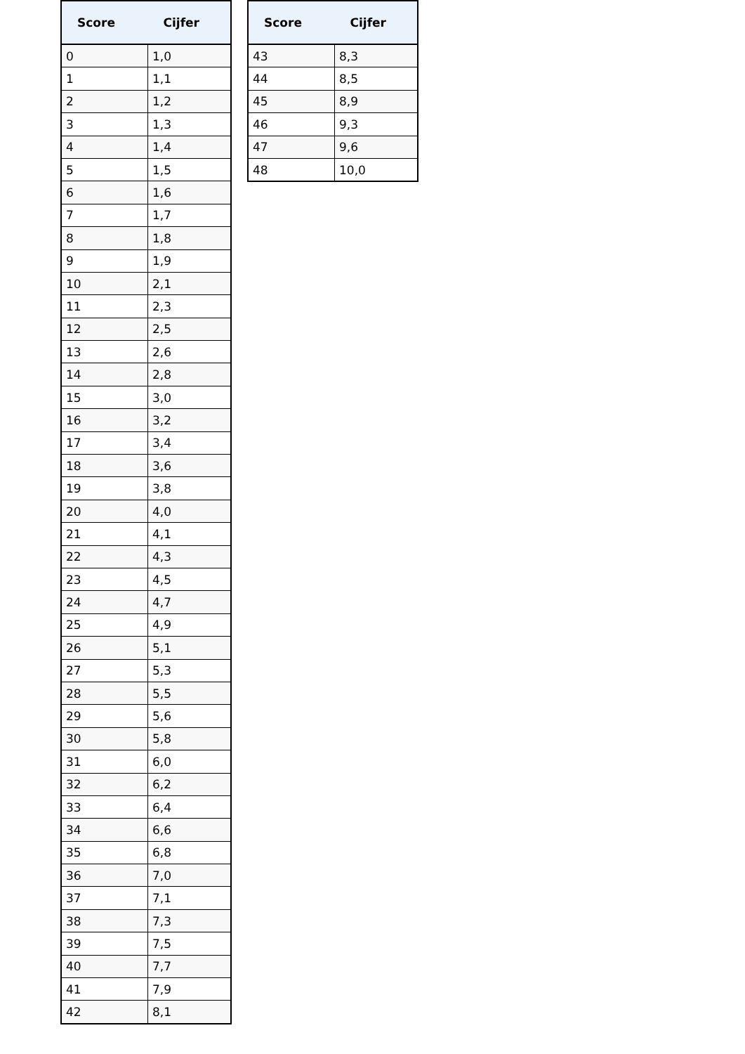| Score | Cijfer |
| --- | --- |
| 0 | 1,0 |
| 1 | 1,1 |
| 2 | 1,2 |
| 3 | 1,3 |
| 4 | 1,4 |
| 5 | 1,5 |
| 6 | 1,6 |
| 7 | 1,7 |
| 8 | 1,8 |
| 9 | 1,9 |
| 10 | 2,1 |
| 11 | 2,3 |
| 12 | 2,5 |
| 13 | 2,6 |
| 14 | 2,8 |
| 15 | 3,0 |
| 16 | 3,2 |
| 17 | 3,4 |
| 18 | 3,6 |
| 19 | 3,8 |
| 20 | 4,0 |
| 21 | 4,1 |
| 22 | 4,3 |
| 23 | 4,5 |
| 24 | 4,7 |
| 25 | 4,9 |
| 26 | 5,1 |
| 27 | 5,3 |
| 28 | 5,5 |
| 29 | 5,6 |
| 30 | 5,8 |
| 31 | 6,0 |
| 32 | 6,2 |
| 33 | 6,4 |
| 34 | 6,6 |
| 35 | 6,8 |
| 36 | 7,0 |
| 37 | 7,1 |
| 38 | 7,3 |
| 39 | 7,5 |
| 40 | 7,7 |
| 41 | 7,9 |
| 42 | 8,1 |
| Score | Cijfer |
| --- | --- |
| 43 | 8,3 |
| 44 | 8,5 |
| 45 | 8,9 |
| 46 | 9,3 |
| 47 | 9,6 |
| 48 | 10,0 |